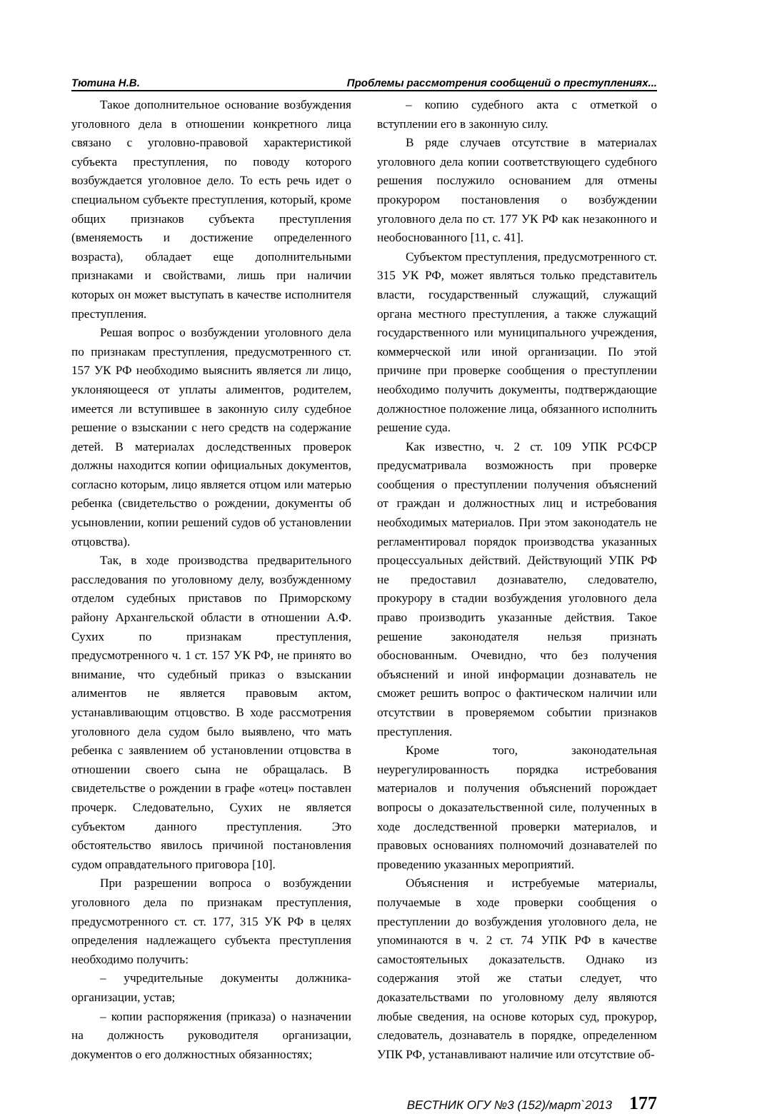Тютина Н.В. Проблемы рассмотрения сообщений о преступлениях...
Такое дополнительное основание возбуждения уголовного дела в отношении конкретного лица связано с уголовно-правовой характеристикой субъекта преступления, по поводу которого возбуждается уголовное дело. То есть речь идет о специальном субъекте преступления, который, кроме общих признаков субъекта преступления (вменяемость и достижение определенного возраста), обладает еще дополнительными признаками и свойствами, лишь при наличии которых он может выступать в качестве исполнителя преступления.
Решая вопрос о возбуждении уголовного дела по признакам преступления, предусмотренного ст. 157 УК РФ необходимо выяснить является ли лицо, уклоняющееся от уплаты алиментов, родителем, имеется ли вступившее в законную силу судебное решение о взыскании с него средств на содержание детей. В материалах доследственных проверок должны находится копии официальных документов, согласно которым, лицо является отцом или матерью ребенка (свидетельство о рождении, документы об усыновлении, копии решений судов об установлении отцовства).
Так, в ходе производства предварительного расследования по уголовному делу, возбужденному отделом судебных приставов по Приморскому району Архангельской области в отношении А.Ф. Сухих по признакам преступления, предусмотренного ч. 1 ст. 157 УК РФ, не принято во внимание, что судебный приказ о взыскании алиментов не является правовым актом, устанавливающим отцовство. В ходе рассмотрения уголовного дела судом было выявлено, что мать ребенка с заявлением об установлении отцовства в отношении своего сына не обращалась. В свидетельстве о рождении в графе «отец» поставлен прочерк. Следовательно, Сухих не является субъектом данного преступления. Это обстоятельство явилось причиной постановления судом оправдательного приговора [10].
При разрешении вопроса о возбуждении уголовного дела по признакам преступления, предусмотренного ст. ст. 177, 315 УК РФ в целях определения надлежащего субъекта преступления необходимо получить:
– учредительные документы должника-организации, устав;
– копии распоряжения (приказа) о назначении на должность руководителя организации, документов о его должностных обязанностях;
– копию судебного акта с отметкой о вступлении его в законную силу.
В ряде случаев отсутствие в материалах уголовного дела копии соответствующего судебного решения послужило основанием для отмены прокурором постановления о возбуждении уголовного дела по ст. 177 УК РФ как незаконного и необоснованного [11, с. 41].
Субъектом преступления, предусмотренного ст. 315 УК РФ, может являться только представитель власти, государственный служащий, служащий органа местного преступления, а также служащий государственного или муниципального учреждения, коммерческой или иной организации. По этой причине при проверке сообщения о преступлении необходимо получить документы, подтверждающие должностное положение лица, обязанного исполнить решение суда.
Как известно, ч. 2 ст. 109 УПК РСФСР предусматривала возможность при проверке сообщения о преступлении получения объяснений от граждан и должностных лиц и истребования необходимых материалов. При этом законодатель не регламентировал порядок производства указанных процессуальных действий. Действующий УПК РФ не предоставил дознавателю, следователю, прокурору в стадии возбуждения уголовного дела право производить указанные действия. Такое решение законодателя нельзя признать обоснованным. Очевидно, что без получения объяснений и иной информации дознаватель не сможет решить вопрос о фактическом наличии или отсутствии в проверяемом событии признаков преступления.
Кроме того, законодательная неурегулированность порядка истребования материалов и получения объяснений порождает вопросы о доказательственной силе, полученных в ходе доследственной проверки материалов, и правовых основаниях полномочий дознавателей по проведению указанных мероприятий.
Объяснения и истребуемые материалы, получаемые в ходе проверки сообщения о преступлении до возбуждения уголовного дела, не упоминаются в ч. 2 ст. 74 УПК РФ в качестве самостоятельных доказательств. Однако из содержания этой же статьи следует, что доказательствами по уголовному делу являются любые сведения, на основе которых суд, прокурор, следователь, дознаватель в порядке, определенном УПК РФ, устанавливают наличие или отсутствие об-
ВЕСТНИК ОГУ №3 (152)/март`2013 177